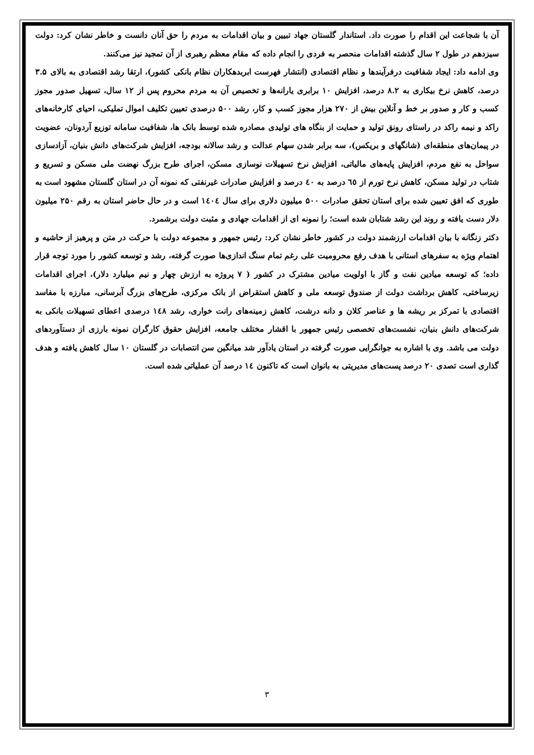آن با شجاعت این اقدام را صورت داد. استاندار گلستان جهاد تبیین و بیان اقدامات به مردم را حق آنان دانست و خاطر نشان کرد: دولت سیزدهم در طول ۲ سال گذشته اقدامات منحصر به فردی را انجام داده که مقام معظم رهبری از آن تمجید نیز می‌کنند.
وی ادامه داد: ایجاد شفافیت درفرآیندها و نظام اقتصادی (انتشار فهرست ابربدهکاران نظام بانکی کشور)، ارتقا رشد اقتصادی به بالای ۳.۵ درصد، کاهش نرخ بیکاری به ۸.۲ درصد، افزایش ۱۰ برابری یارانه‌ها و تخصیص آن به مردم محروم پس از ۱۲ سال، تسهیل صدور مجوز کسب و کار و صدور بر خط و آنلاین بیش از ۲۷۰ هزار مجوز کسب و کار، رشد ۵۰۰ درصدی تعیین تکلیف اموال تملیکی، احیای کارخانه‌های راکد و نیمه راکد در راستای رونق تولید و حمایت از بنگاه های تولیدی مصادره شده توسط بانک ها، شفافیت سامانه توزیع آردونان، عضویت در پیمان‌های منطقه‌ای (شانگهای و بریکس)، سه برابر شدن سهام عدالت و رشد سالانه بودجه، افزایش شرکت‌های دانش بنیان، آزادسازی سواحل به نفع مردم، افزایش پایه‌های مالیاتی، افزایش نرخ تسهیلات نوسازی مسکن، اجرای طرح بزرگ نهضت ملی مسکن و تسریع و شتاب در تولید مسکن، کاهش نرخ تورم از ٦٥ درصد به ٤٠ درصد و افزایش صادرات غیرنفتی که نمونه آن در استان گلستان مشهود است به طوری که افق تعیین شده برای استان تحقق صادرات ۵۰۰ میلیون دلاری برای سال ١٤٠٤ است و در حال حاضر استان به رقم ۲۵۰ میلیون دلار دست یافته و روند این رشد شتابان شده است؛ را نمونه ای از اقدامات جهادی و مثبت دولت برشمرد.
دکتر زنگانه با بیان اقدامات ارزشمند دولت در کشور خاطر نشان کرد: رئیس جمهور و مجموعه دولت با حرکت در متن و پرهیز از حاشیه و اهتمام ویژه به سفرهای استانی با هدف رفع محرومیت علی رغم تمام سنگ اندازی‌ها صورت گرفته، رشد و توسعه کشور را مورد توجه قرار داده؛ که توسعه میادین نفت و گاز با اولویت میادین مشترک در کشور ( ۷ پروژه به ارزش چهار و نیم میلیارد دلار)، اجرای اقدامات زیرساختی، کاهش برداشت دولت از صندوق توسعه ملی و کاهش استقراض از بانک مرکزی، طرح‌های بزرگ آبرسانی، مبارزه با مفاسد اقتصادی با تمرکز بر ریشه ها و عناصر کلان و دانه درشت، کاهش زمینه‌های رانت خواری، رشد ١٤٨ درصدی اعطای تسهیلات بانکی به شرکت‌های دانش بنیان، نشست‌های تخصصی رئیس جمهور با اقشار مختلف جامعه، افزایش حقوق کارگران نمونه بارزی از دستآوردهای دولت می باشد. وی با اشاره به جوانگرایی صورت گرفته در استان یادآور شد میانگین سن انتصابات در گلستان ۱۰ سال کاهش یافته و هدف گذاری است تصدی ۲۰ درصد پست‌های مدیریتی به بانوان است که تاکنون ١٤ درصد آن عملیاتی شده است.
۳